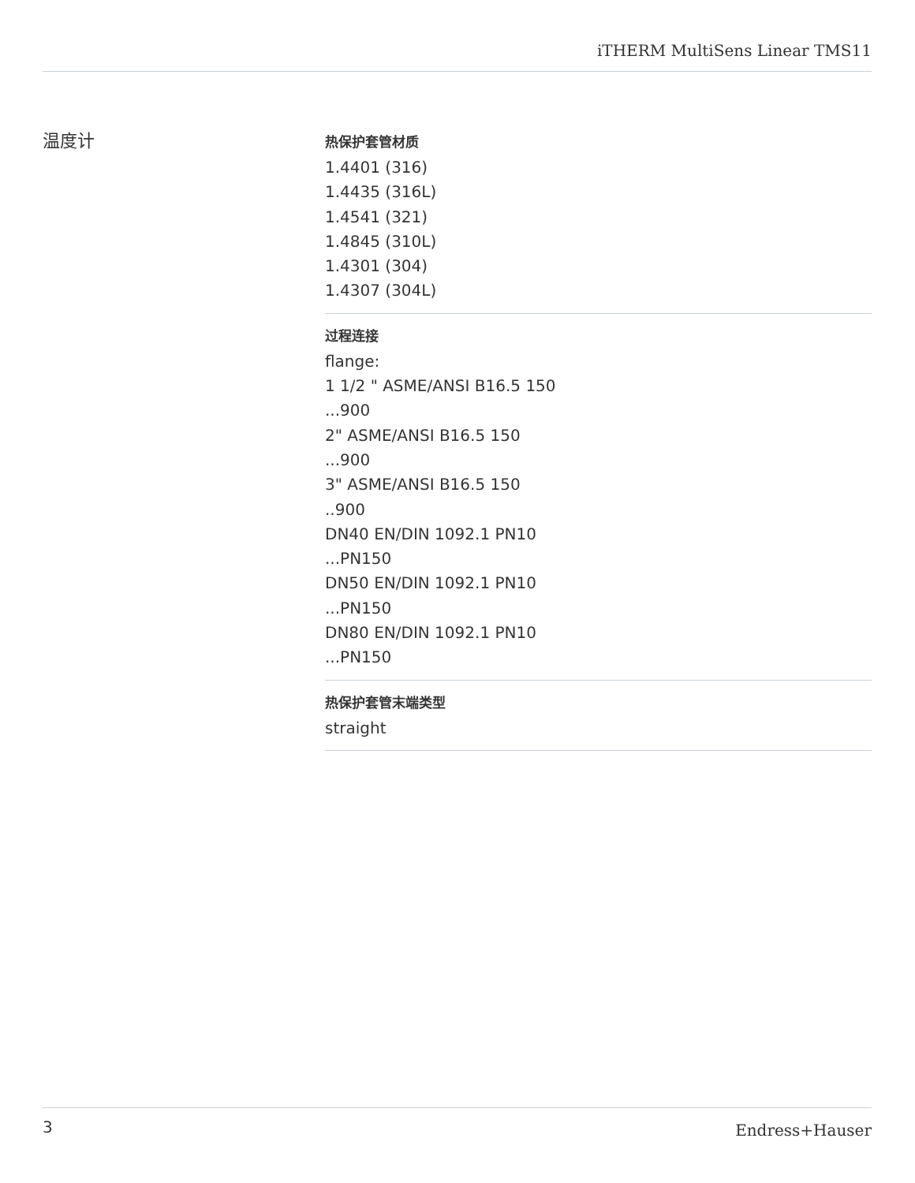iTHERM MultiSens Linear TMS11
温度计
热保护套管材质
1.4401 (316)
1.4435 (316L)
1.4541 (321)
1.4845 (310L)
1.4301 (304)
1.4307 (304L)
过程连接
flange:
1 1/2 " ASME/ANSI B16.5 150
...900
2" ASME/ANSI B16.5 150
...900
3" ASME/ANSI B16.5 150
..900
DN40 EN/DIN 1092.1 PN10
...PN150
DN50 EN/DIN 1092.1 PN10
...PN150
DN80 EN/DIN 1092.1 PN10
...PN150
热保护套管末端类型
straight
3 Endress+Hauser